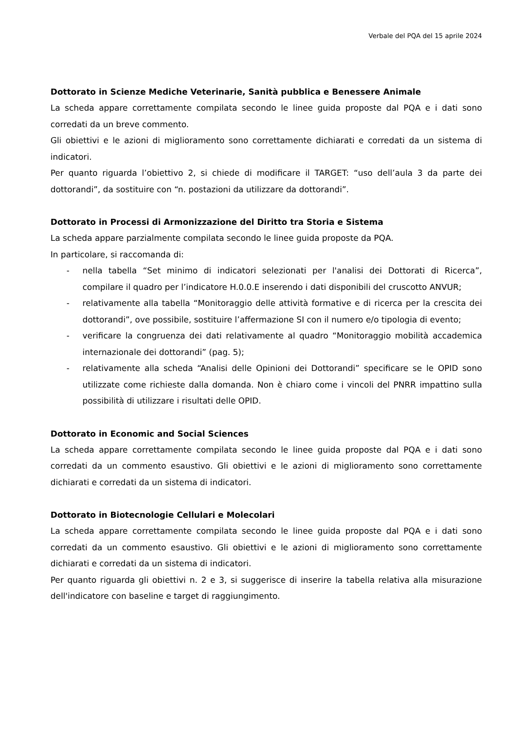Verbale del PQA del 15 aprile 2024
Dottorato in Scienze Mediche Veterinarie, Sanità pubblica e Benessere Animale
La scheda appare correttamente compilata secondo le linee guida proposte dal PQA e i dati sono corredati da un breve commento.
Gli obiettivi e le azioni di miglioramento sono correttamente dichiarati e corredati da un sistema di indicatori.
Per quanto riguarda l’obiettivo 2, si chiede di modificare il TARGET: “uso dell’aula 3 da parte dei dottorandi”, da sostituire con “n. postazioni da utilizzare da dottorandi”.
Dottorato in Processi di Armonizzazione del Diritto tra Storia e Sistema
La scheda appare parzialmente compilata secondo le linee guida proposte da PQA.
In particolare, si raccomanda di:
- nella tabella “Set minimo di indicatori selezionati per l'analisi dei Dottorati di Ricerca”, compilare il quadro per l’indicatore H.0.0.E inserendo i dati disponibili del cruscotto ANVUR;
- relativamente alla tabella “Monitoraggio delle attività formative e di ricerca per la crescita dei dottorandi”, ove possibile, sostituire l’affermazione SI con il numero e/o tipologia di evento;
- verificare la congruenza dei dati relativamente al quadro “Monitoraggio mobilità accademica internazionale dei dottorandi” (pag. 5);
- relativamente alla scheda “Analisi delle Opinioni dei Dottorandi” specificare se le OPID sono utilizzate come richieste dalla domanda. Non è chiaro come i vincoli del PNRR impattino sulla possibilità di utilizzare i risultati delle OPID.
Dottorato in Economic and Social Sciences
La scheda appare correttamente compilata secondo le linee guida proposte dal PQA e i dati sono corredati da un commento esaustivo. Gli obiettivi e le azioni di miglioramento sono correttamente dichiarati e corredati da un sistema di indicatori.
Dottorato in Biotecnologie Cellulari e Molecolari
La scheda appare correttamente compilata secondo le linee guida proposte dal PQA e i dati sono corredati da un commento esaustivo. Gli obiettivi e le azioni di miglioramento sono correttamente dichiarati e corredati da un sistema di indicatori.
Per quanto riguarda gli obiettivi n. 2 e 3, si suggerisce di inserire la tabella relativa alla misurazione dell'indicatore con baseline e target di raggiungimento.